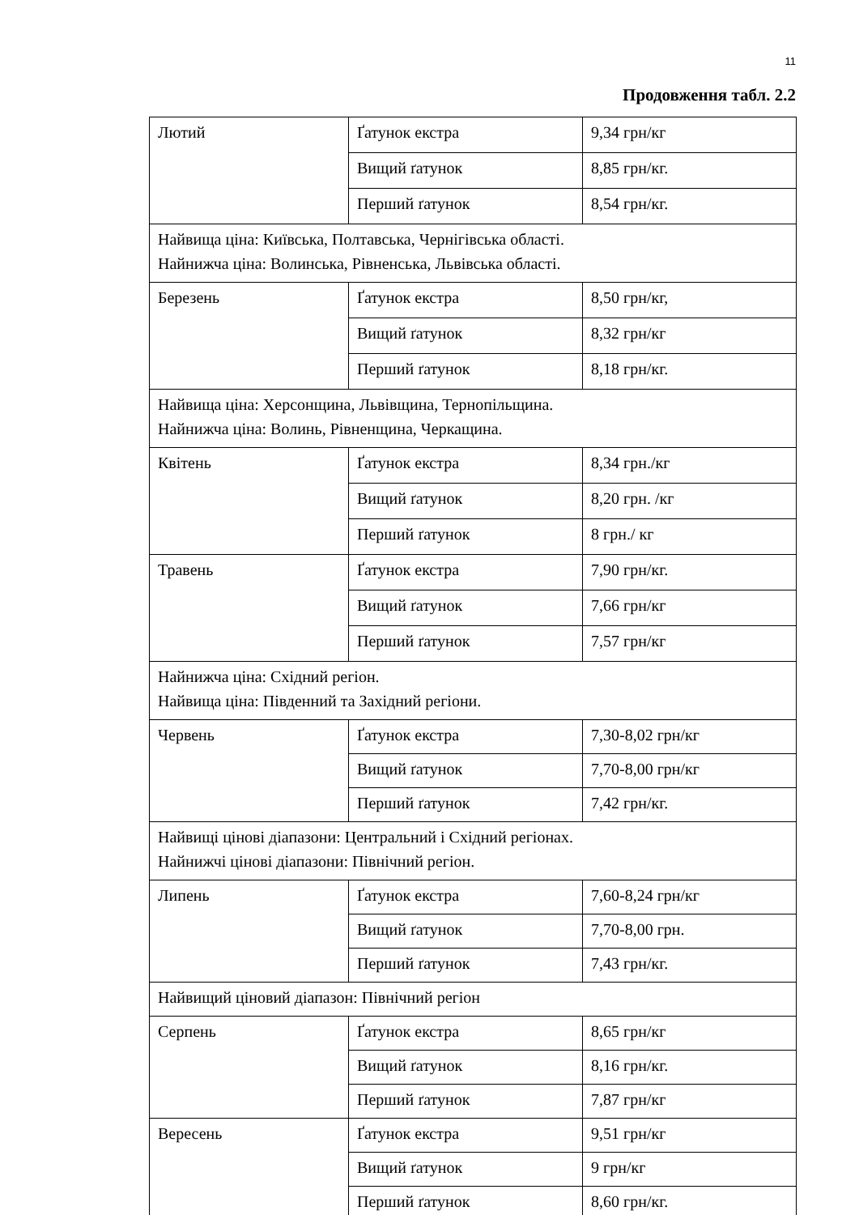11
Продовження табл. 2.2
| Лютий | Ґатунок екстра | 9,34 грн/кг |
| | Вищий ґатунок | 8,85 грн/кг. |
| | Перший ґатунок | 8,54 грн/кг. |
| Найвища ціна: Київська, Полтавська, Чернігівська області. Найнижча ціна: Волинська, Рівненська, Львівська області. | | |
| Березень | Ґатунок екстра | 8,50 грн/кг, |
| | Вищий ґатунок | 8,32 грн/кг |
| | Перший ґатунок | 8,18 грн/кг. |
| Найвища ціна: Херсонщина, Львівщина, Тернопільщина. Найнижча ціна: Волинь, Рівненщина, Черкащина. | | |
| Квітень | Ґатунок екстра | 8,34 грн./кг |
| | Вищий ґатунок | 8,20 грн. /кг |
| | Перший ґатунок | 8 грн./ кг |
| Травень | Ґатунок екстра | 7,90 грн/кг. |
| | Вищий ґатунок | 7,66 грн/кг |
| | Перший ґатунок | 7,57 грн/кг |
| Найнижча ціна: Східний регіон. Найвища ціна: Південний та Західний регіони. | | |
| Червень | Ґатунок екстра | 7,30-8,02 грн/кг |
| | Вищий ґатунок | 7,70-8,00 грн/кг |
| | Перший ґатунок | 7,42 грн/кг. |
| Найвищі цінові діапазони: Центральний і Східний регіонах. Найнижчі цінові діапазони: Північний регіон. | | |
| Липень | Ґатунок екстра | 7,60-8,24 грн/кг |
| | Вищий ґатунок | 7,70-8,00 грн. |
| | Перший ґатунок | 7,43 грн/кг. |
| Найвищий ціновий діапазон: Північний регіон | | |
| Серпень | Ґатунок екстра | 8,65 грн/кг |
| | Вищий ґатунок | 8,16 грн/кг. |
| | Перший ґатунок | 7,87 грн/кг |
| Вересень | Ґатунок екстра | 9,51 грн/кг |
| | Вищий ґатунок | 9 грн/кг |
| | Перший ґатунок | 8,60 грн/кг. |